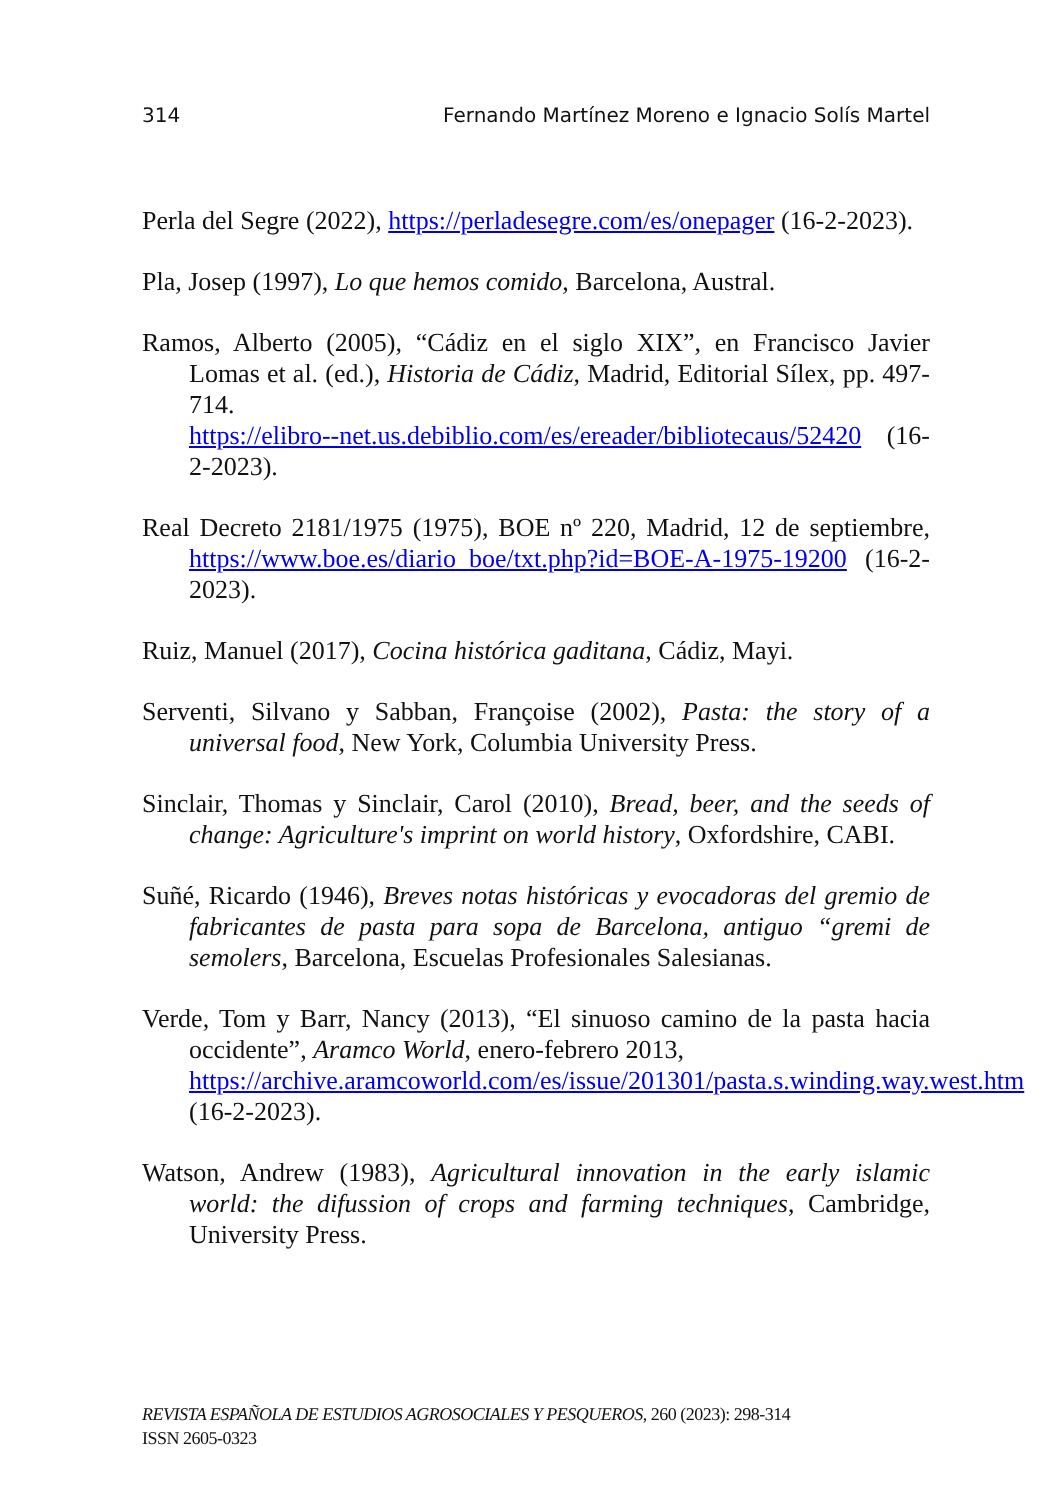314 Fernando Martínez Moreno e Ignacio Solís Martel
Perla del Segre (2022), https://perladesegre.com/es/onepager (16-2-2023).
Pla, Josep (1997), Lo que hemos comido, Barcelona, Austral.
Ramos, Alberto (2005), “Cádiz en el siglo XIX”, en Francisco Javier Lomas et al. (ed.), Historia de Cádiz, Madrid, Editorial Sílex, pp. 497-714.
https://elibro--net.us.debiblio.com/es/ereader/bibliotecaus/52420 (16-2-2023).
Real Decreto 2181/1975 (1975), BOE nº 220, Madrid, 12 de septiembre, https://www.boe.es/diario_boe/txt.php?id=BOE-A-1975-19200 (16-2-2023).
Ruiz, Manuel (2017), Cocina histórica gaditana, Cádiz, Mayi.
Serventi, Silvano y Sabban, Françoise (2002), Pasta: the story of a universal food, New York, Columbia University Press.
Sinclair, Thomas y Sinclair, Carol (2010), Bread, beer, and the seeds of change: Agriculture's imprint on world history, Oxfordshire, CABI.
Suñé, Ricardo (1946), Breves notas históricas y evocadoras del gremio de fabricantes de pasta para sopa de Barcelona, antiguo “gremi de semolers, Barcelona, Escuelas Profesionales Salesianas.
Verde, Tom y Barr, Nancy (2013), “El sinuoso camino de la pasta hacia occidente”, Aramco World, enero-febrero 2013,
https://archive.aramcoworld.com/es/issue/201301/pasta.s.winding.way.west.htm (16-2-2023).
Watson, Andrew (1983), Agricultural innovation in the early islamic world: the difussion of crops and farming techniques, Cambridge, University Press.
REVISTA ESPAÑOLA DE ESTUDIOS AGROSOCIALES Y PESQUEROS, 260 (2023): 298-314
ISSN 2605-0323